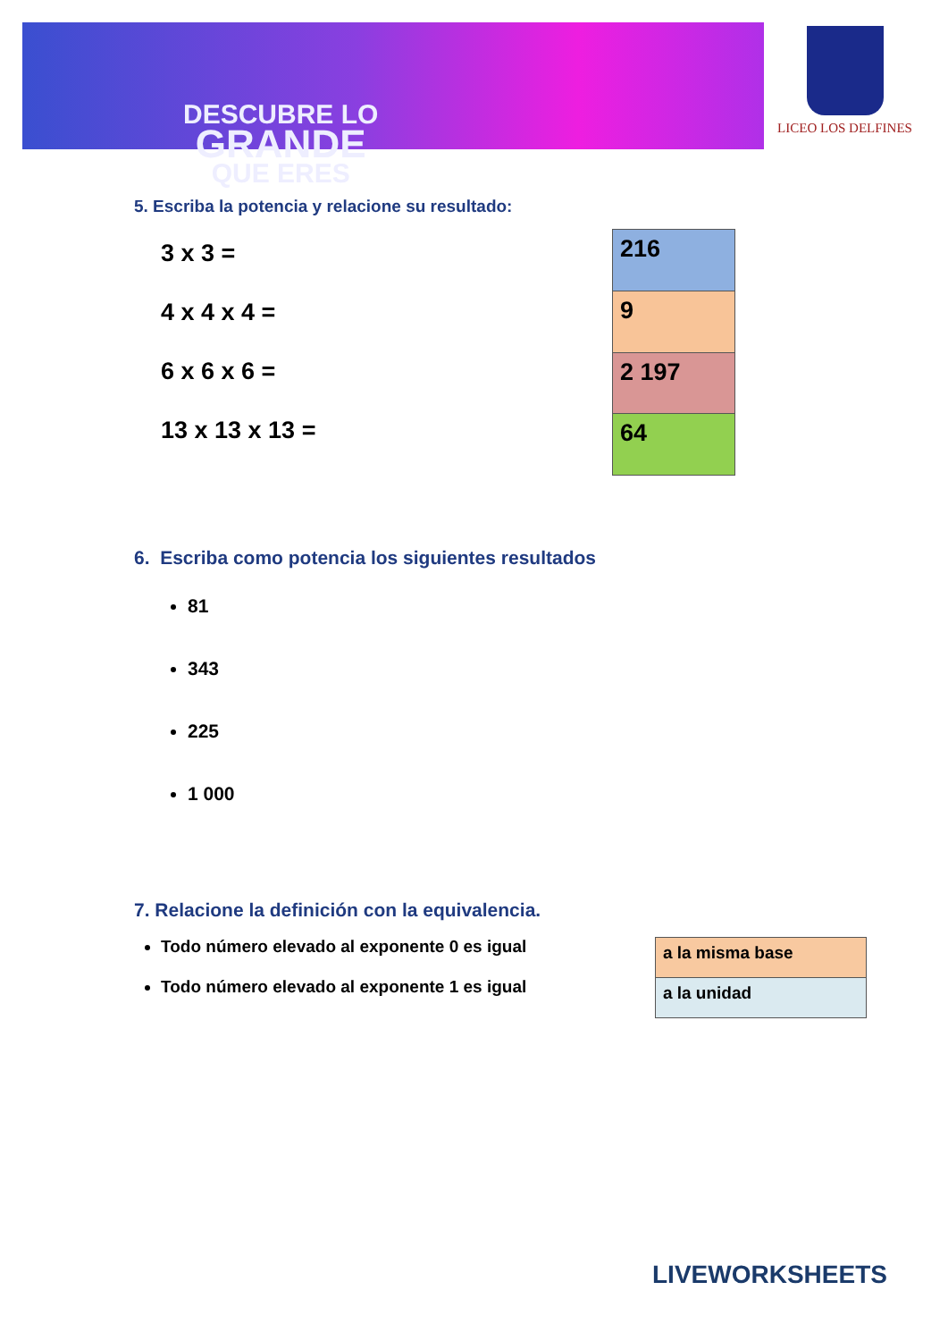DESCUBRE LO
GRANDE
QUE ERES
LICEO LOS DELFINES
5. Escriba la potencia y relacione su resultado:
3 x 3 =
4 x 4 x 4 =
6 x 6 x 6 =
13 x 13 x 13 =
| 216 |
| 9 |
| 2 197 |
| 64 |
6. Escriba como potencia los siguientes resultados
81
343
225
1 000
7. Relacione la definición con la equivalencia.
Todo número elevado al exponente 0 es igual
Todo número elevado al exponente 1 es igual
| a la misma base |
| a la unidad |
LIVEWORKSHEETS